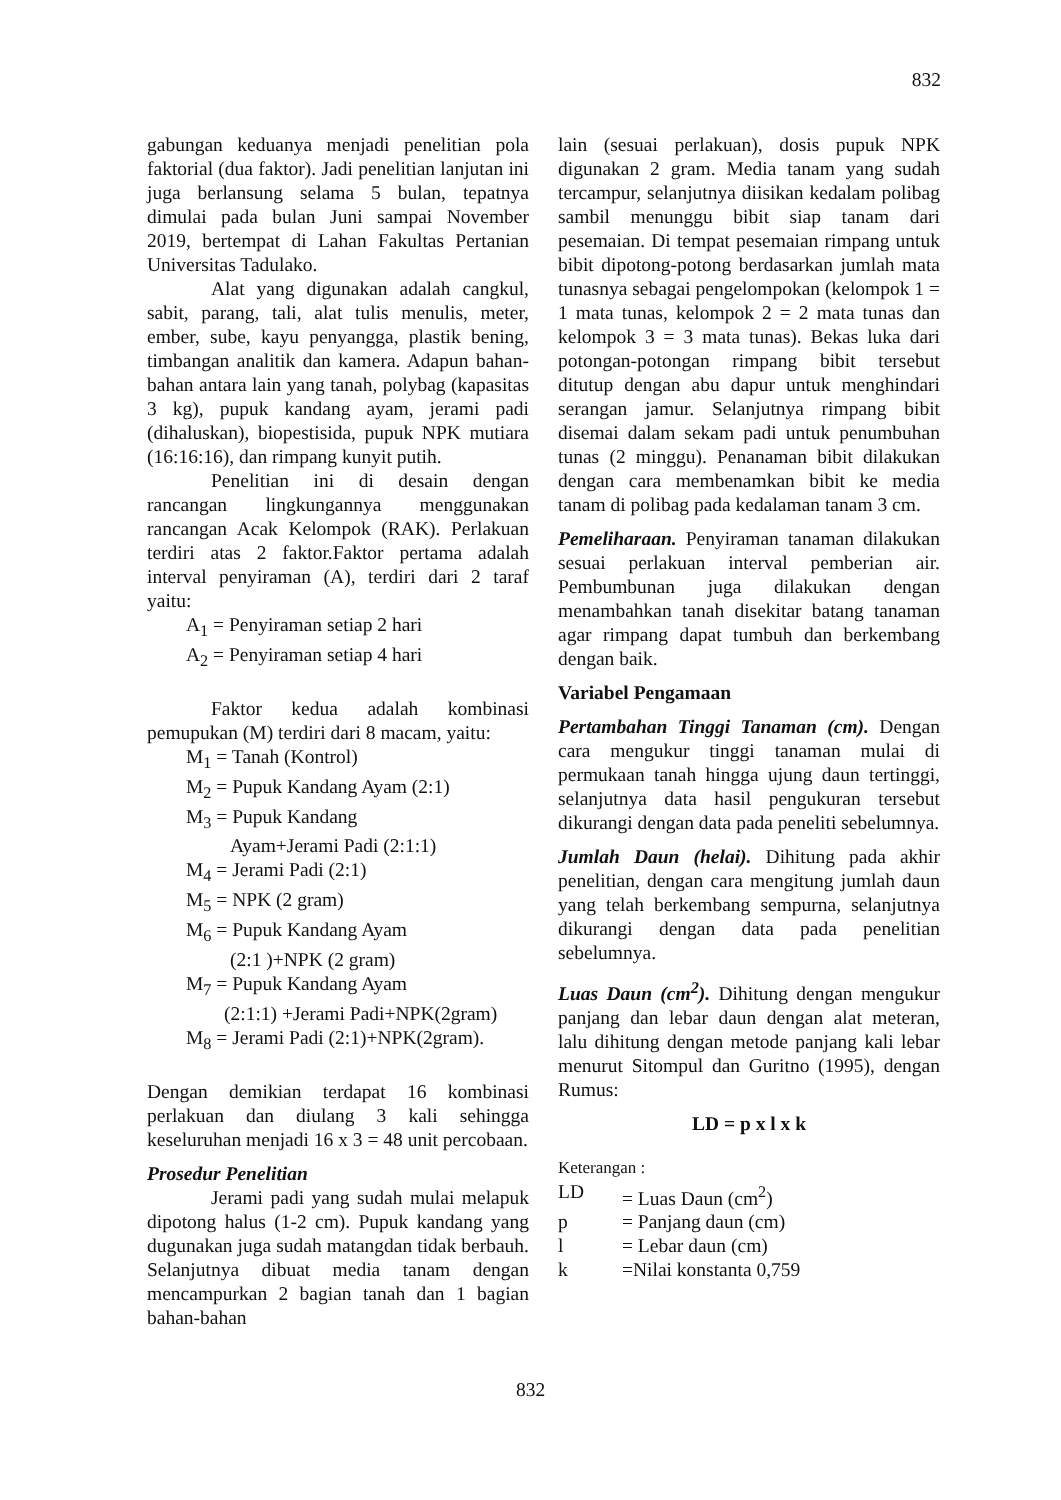832
gabungan keduanya menjadi penelitian pola faktorial (dua faktor). Jadi penelitian lanjutan ini juga berlansung selama 5 bulan, tepatnya dimulai pada bulan Juni sampai November 2019, bertempat di Lahan Fakultas Pertanian Universitas Tadulako.
Alat yang digunakan adalah cangkul, sabit, parang, tali, alat tulis menulis, meter, ember, sube, kayu penyangga, plastik bening, timbangan analitik dan kamera. Adapun bahan-bahan antara lain yang tanah, polybag (kapasitas 3 kg), pupuk kandang ayam, jerami padi (dihaluskan), biopestisida, pupuk NPK mutiara (16:16:16), dan rimpang kunyit putih.
Penelitian ini di desain dengan rancangan lingkungannya menggunakan rancangan Acak Kelompok (RAK). Perlakuan terdiri atas 2 faktor.Faktor pertama adalah interval penyiraman (A), terdiri dari 2 taraf yaitu:
A<sub>1</sub> = Penyiraman setiap 2 hari
A<sub>2</sub> = Penyiraman setiap 4 hari
Faktor kedua adalah kombinasi pemupukan (M) terdiri dari 8 macam, yaitu:
M<sub>1</sub> = Tanah (Kontrol)
M<sub>2</sub> = Pupuk Kandang Ayam (2:1)
M<sub>3</sub> = Pupuk Kandang
Ayam+Jerami Padi (2:1:1)
M<sub>4</sub> = Jerami Padi (2:1)
M<sub>5</sub> = NPK (2 gram)
M<sub>6</sub> = Pupuk Kandang Ayam
(2:1 )+NPK (2 gram)
M<sub>7</sub> = Pupuk Kandang Ayam
(2:1:1) +Jerami Padi+NPK(2gram)
M<sub>8</sub> = Jerami Padi (2:1)+NPK(2gram).
Dengan demikian terdapat 16 kombinasi perlakuan dan diulang 3 kali sehingga keseluruhan menjadi 16 x 3 = 48 unit percobaan.
Prosedur Penelitian
Jerami padi yang sudah mulai melapuk dipotong halus (1-2 cm). Pupuk kandang yang dugunakan juga sudah matangdan tidak berbauh. Selanjutnya dibuat media tanam dengan mencampurkan 2 bagian tanah dan 1 bagian bahan-bahan
lain (sesuai perlakuan), dosis pupuk NPK digunakan 2 gram. Media tanam yang sudah tercampur, selanjutnya diisikan kedalam polibag sambil menunggu bibit siap tanam dari pesemaian. Di tempat pesemaian rimpang untuk bibit dipotong-potong berdasarkan jumlah mata tunasnya sebagai pengelompokan (kelompok 1 = 1 mata tunas, kelompok 2 = 2 mata tunas dan kelompok 3 = 3 mata tunas). Bekas luka dari potongan-potongan rimpang bibit tersebut ditutup dengan abu dapur untuk menghindari serangan jamur. Selanjutnya rimpang bibit disemai dalam sekam padi untuk penumbuhan tunas (2 minggu). Penanaman bibit dilakukan dengan cara membenamkan bibit ke media tanam di polibag pada kedalaman tanam 3 cm.
Pemeliharaan. Penyiraman tanaman dilakukan sesuai perlakuan interval pemberian air. Pembumbunan juga dilakukan dengan menambahkan tanah disekitar batang tanaman agar rimpang dapat tumbuh dan berkembang dengan baik.
Variabel Pengamaan
Pertambahan Tinggi Tanaman (cm). Dengan cara mengukur tinggi tanaman mulai di permukaan tanah hingga ujung daun tertinggi, selanjutnya data hasil pengukuran tersebut dikurangi dengan data pada peneliti sebelumnya.
Jumlah Daun (helai). Dihitung pada akhir penelitian, dengan cara mengitung jumlah daun yang telah berkembang sempurna, selanjutnya dikurangi dengan data pada penelitian sebelumnya.
Luas Daun (cm<sup>2</sup>). Dihitung dengan mengukur panjang dan lebar daun dengan alat meteran, lalu dihitung dengan metode panjang kali lebar menurut Sitompul dan Guritno (1995), dengan Rumus:
LD = p x l x k
Keterangan :
| LD | = Luas Daun (cm<sup>2</sup>) |
| p | = Panjang daun (cm) |
| l | = Lebar daun (cm) |
| k | =Nilai konstanta 0,759 |
832